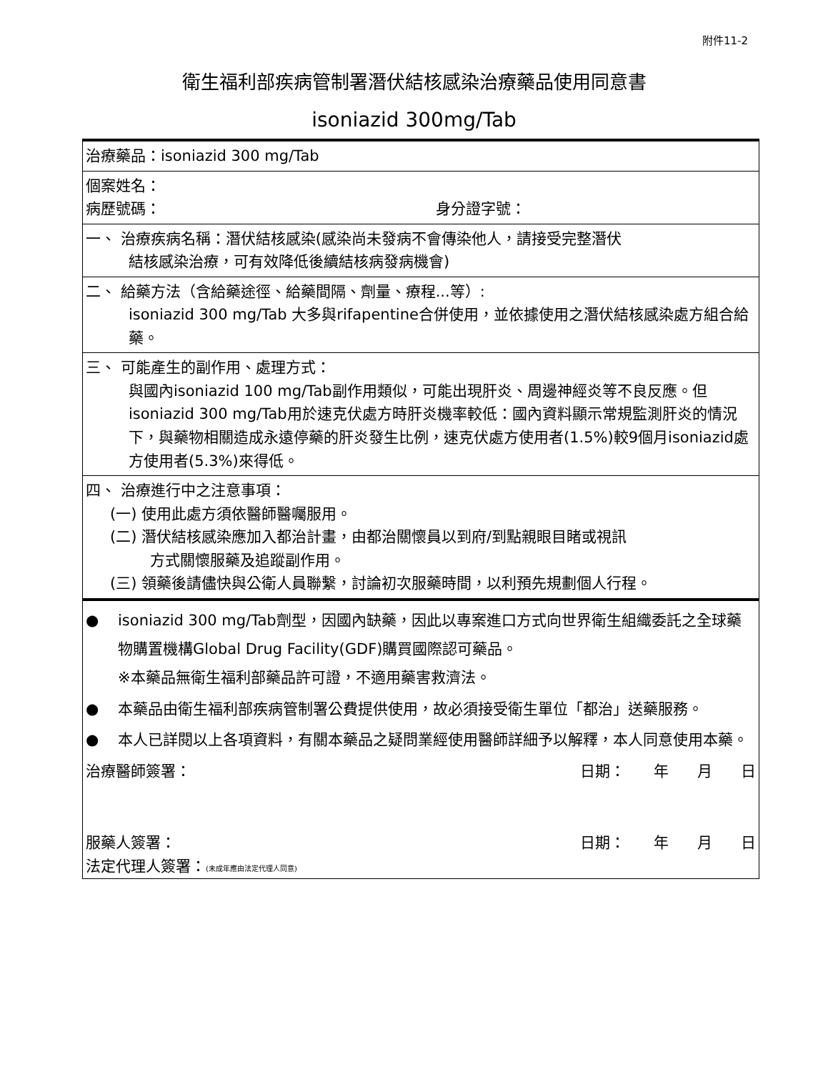附件11-2
衛生福利部疾病管制署潛伏結核感染治療藥品使用同意書
isoniazid 300mg/Tab
| 治療藥品：isoniazid 300 mg/Tab |
| 個案姓名： 病歷號碼： 身分證字號： |
| 一、 治療疾病名稱：潛伏結核感染(感染尚未發病不會傳染他人，請接受完整潛伏 結核感染治療，可有效降低後續結核病發病機會) |
| 二、 給藥方法（含給藥途徑、給藥間隔、劑量、療程...等）: isoniazid 300 mg/Tab 大多與rifapentine合併使用，並依據使用之潛伏結核感染處方組合給藥。 |
| 三、 可能產生的副作用、處理方式： 與國內isoniazid 100 mg/Tab副作用類似，可能出現肝炎、周邊神經炎等不良反應。但isoniazid 300 mg/Tab用於速克伏處方時肝炎機率較低：國內資料顯示常規監測肝炎的情況下，與藥物相關造成永遠停藥的肝炎發生比例，速克伏處方使用者(1.5%)較9個月isoniazid處方使用者(5.3%)來得低。 |
| 四、 治療進行中之注意事項： (一) 使用此處方須依醫師醫囑服用。 (二) 潛伏結核感染應加入都治計畫，由都治關懷員以到府/到點親眼目睹或視訊 方式關懷服藥及追蹤副作用。 (三) 領藥後請儘快與公衛人員聯繫，討論初次服藥時間，以利預先規劃個人行程。 |
| ● isoniazid 300 mg/Tab劑型，因國內缺藥，因此以專案進口方式向世界衛生組織委託之全球藥物購置機構Global Drug Facility(GDF)購買國際認可藥品。 ※本藥品無衛生福利部藥品許可證，不適用藥害救濟法。 ● 本藥品由衛生福利部疾病管制署公費提供使用，故必須接受衛生單位「都治」送藥服務。 ● 本人已詳閱以上各項資料，有關本藥品之疑問業經使用醫師詳細予以解釋，本人同意使用本藥。 治療醫師簽署： 日期： 年 月 日 服藥人簽署： 日期： 年 月 日 法定代理人簽署： (未成年應由法定代理人同意) |